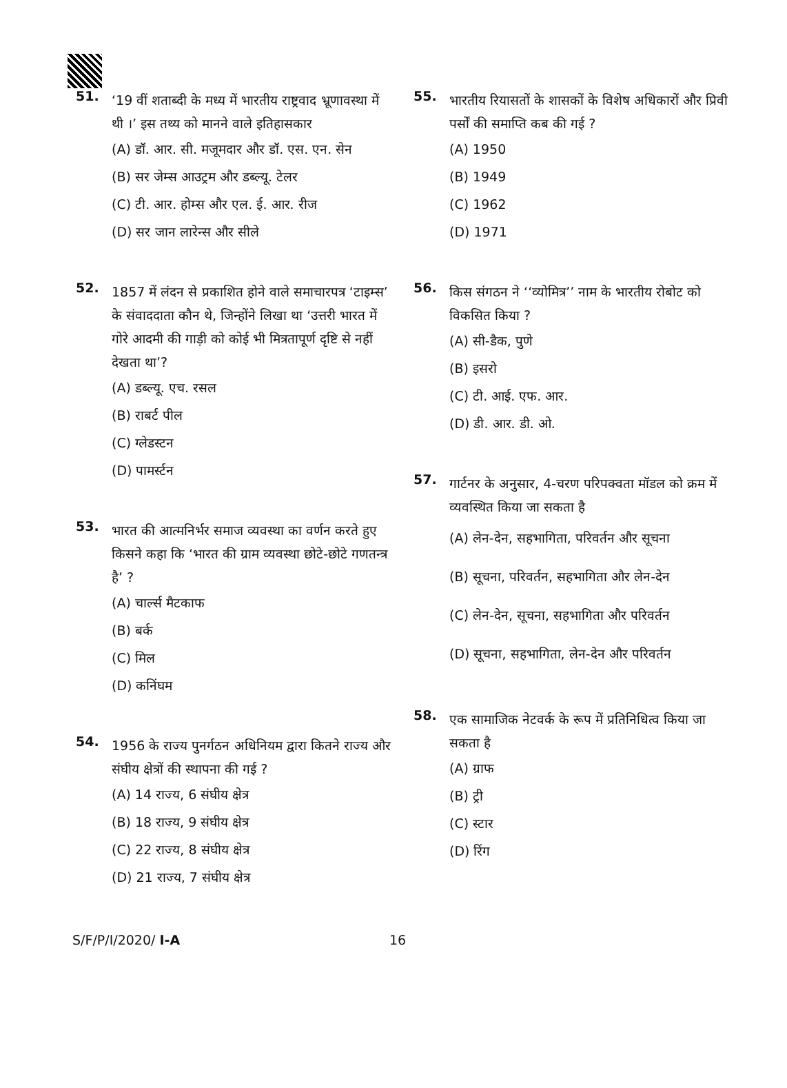51.
‘19 वीं शताब्दी के मध्य में भारतीय राष्ट्रवाद भ्रूणावस्था में थी ।’ इस तथ्य को मानने वाले इतिहासकार
(A) डॉ. आर. सी. मजूमदार और डॉ. एस. एन. सेन
(B) सर जेम्स आउट्रम और डब्ल्यू. टेलर
(C) टी. आर. होम्स और एल. ई. आर. रीज
(D) सर जान लारेन्स और सीले
52.
1857 में लंदन से प्रकाशित होने वाले समाचारपत्र ‘टाइम्स’ के संवाददाता कौन थे, जिन्होंने लिखा था ‘उत्तरी भारत में गोरे आदमी की गाड़ी को कोई भी मित्रतापूर्ण दृष्टि से नहीं देखता था’?
(A) डब्ल्यू. एच. रसल
(B) राबर्ट पील
(C) ग्लेडस्टन
(D) पामर्स्टन
53.
भारत की आत्मनिर्भर समाज व्यवस्था का वर्णन करते हुए किसने कहा कि ‘भारत की ग्राम व्यवस्था छोटे-छोटे गणतन्त्र है’ ?
(A) चार्ल्स मैटकाफ
(B) बर्क
(C) मिल
(D) कनिंघम
54.
1956 के राज्य पुनर्गठन अधिनियम द्वारा कितने राज्य और संघीय क्षेत्रों की स्थापना की गई ?
(A) 14 राज्य, 6 संघीय क्षेत्र
(B) 18 राज्य, 9 संघीय क्षेत्र
(C) 22 राज्य, 8 संघीय क्षेत्र
(D) 21 राज्य, 7 संघीय क्षेत्र
55.
भारतीय रियासतों के शासकों के विशेष अधिकारों और प्रिवी पर्सों की समाप्ति कब की गई ?
(A) 1950
(B) 1949
(C) 1962
(D) 1971
56.
किस संगठन ने ‘‘व्योमित्र’’ नाम के भारतीय रोबोट को विकसित किया ?
(A) सी-डैक, पुणे
(B) इसरो
(C) टी. आई. एफ. आर.
(D) डी. आर. डी. ओ.
57.
गार्टनर के अनुसार, 4-चरण परिपक्वता मॉडल को क्रम में व्यवस्थित किया जा सकता है
(A) लेन-देन, सहभागिता, परिवर्तन और सूचना
(B) सूचना, परिवर्तन, सहभागिता और लेन-देन
(C) लेन-देन, सूचना, सहभागिता और परिवर्तन
(D) सूचना, सहभागिता, लेन-देन और परिवर्तन
58.
एक सामाजिक नेटवर्क के रूप में प्रतिनिधित्व किया जा सकता है
(A) ग्राफ
(B) ट्री
(C) स्टार
(D) रिंग
S/F/P/I/2020/ I-A 16